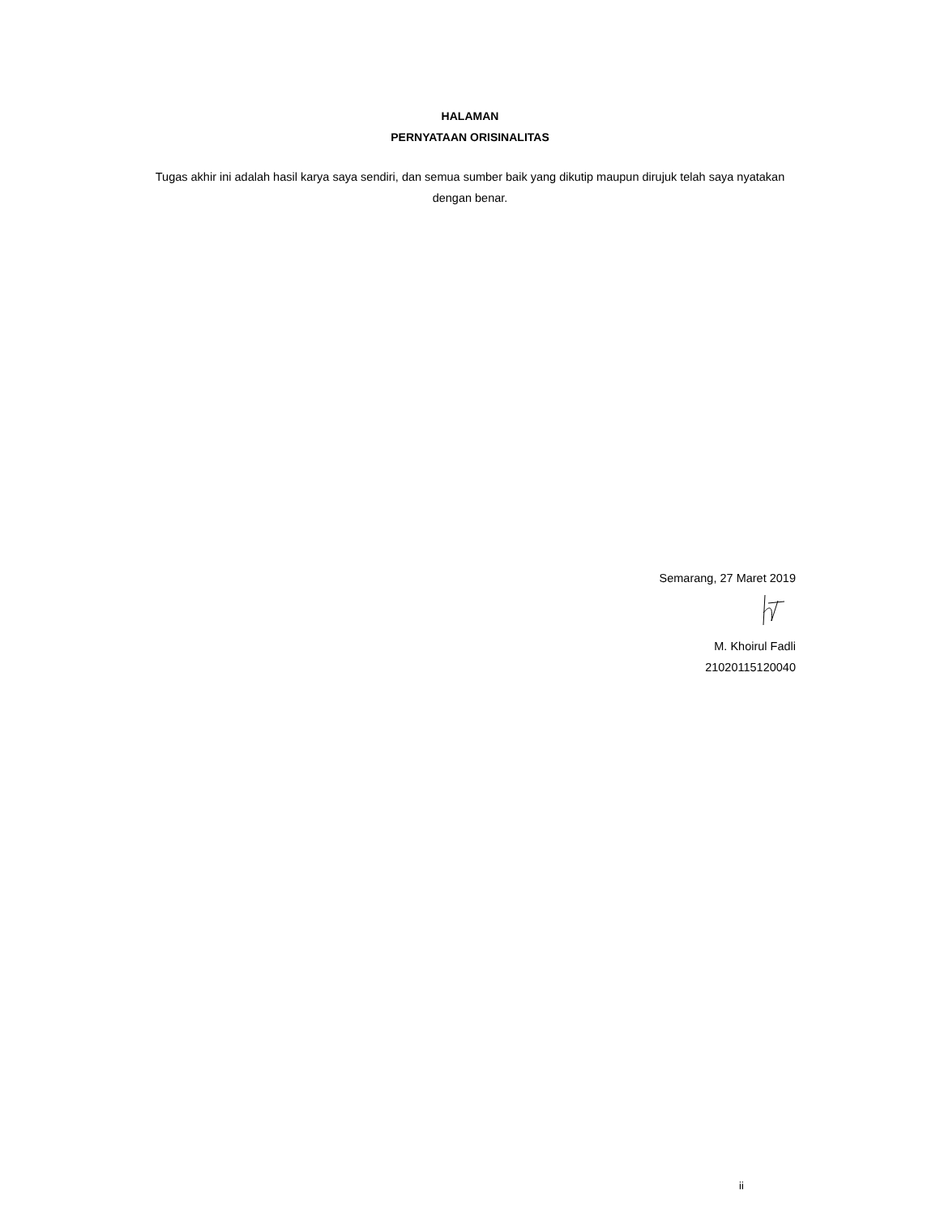HALAMAN
PERNYATAAN ORISINALITAS
Tugas akhir ini adalah hasil karya saya sendiri, dan semua sumber baik yang dikutip maupun dirujuk telah saya nyatakan dengan benar.
Semarang, 27 Maret 2019
M. Khoirul Fadli
21020115120040
ii